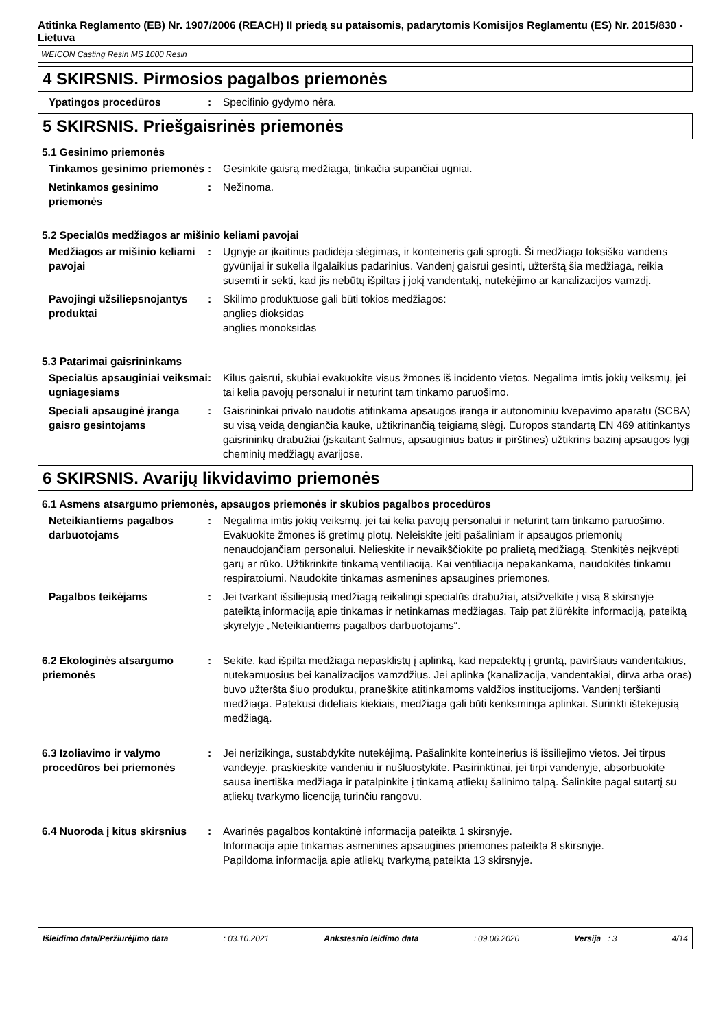Atitinka Reglamento (EB) Nr. 1907/2006 (REACH) II priedą su pataisomis, padarytomis Komisijos Reglamentu (ES) Nr. 2015/830 - Lietuva
WEICON Casting Resin MS 1000 Resin
4 SKIRSNIS. Pirmosios pagalbos priemonės
Ypatingos procedūros : Specifinio gydymo nėra.
5 SKIRSNIS. Priešgaisrinės priemonės
5.1 Gesinimo priemonės
Tinkamos gesinimo priemonės
: Gesinkite gaisrą medžiaga, tinkačia supančiai ugniai.
Netinkamos gesinimo priemonės
: Nežinoma.
5.2 Specialūs medžiagos ar mišinio keliami pavojai
Medžiagos ar mišinio keliami pavojai
: Ugnyje ar įkaitinus padidėja slėgimas, ir konteineris gali sprogti. Ši medžiaga toksiška vandens gyvūnijai ir sukelia ilgalaikius padarinius. Vandenį gaisrui gesinti, užterštą šia medžiaga, reikia susemti ir sekti, kad jis nebūtų išpiltas į jokį vandentakį, nutekėjimo ar kanalizacijos vamzdį.
Pavojingi užsiliepsnojantys produktai
: Skilimo produktuose gali būti tokios medžiagos:
anglies dioksidas
anglies monoksidas
5.3 Patarimai gaisrininkams
Specialūs apsauginiai veiksmai ugniagesiams
: Kilus gaisrui, skubiai evakuokite visus žmones iš incidento vietos. Negalima imtis jokių veiksmų, jei tai kelia pavojų personalui ir neturint tam tinkamo paruošimo.
Speciali apsauginė įranga gaisro gesintojams
: Gaisrininkai privalo naudotis atitinkama apsaugos įranga ir autonominiu kvėpavimo aparatu (SCBA) su visą veidą dengiančia kauke, užtikrinančią teigiamą slėgį. Europos standartą EN 469 atitinkantys gaisrininkų drabužiai (įskaitant šalmus, apsauginius batus ir pirštines) užtikrins bazinį apsaugos lygį cheminių medžiagų avarijose.
6 SKIRSNIS. Avarijų likvidavimo priemonės
6.1 Asmens atsargumo priemonės, apsaugos priemonės ir skubios pagalbos procedūros
Neteikiantiems pagalbos darbuotojams
: Negalima imtis jokių veiksmų, jei tai kelia pavojų personalui ir neturint tam tinkamo paruošimo. Evakuokite žmones iš gretimų plotų. Neleiskite įeiti pašaliniam ir apsaugos priemonių nenaudojančiam personalui. Nelieskite ir nevaikščiokite po pralietą medžiagą. Stenkitės neįkvėpti garų ar rūko. Užtikrinkite tinkamą ventiliaciją. Kai ventiliacija nepakankama, naudokitės tinkamu respiratoiumi. Naudokite tinkamas asmenines apsaugines priemones.
Pagalbos teikėjams : Jei tvarkant išsiliejusią medžiagą reikalingi specialūs drabužiai, atsižvelkite į visą 8 skirsnyje pateiktą informaciją apie tinkamas ir netinkamas medžiagas. Taip pat žiūrėkite informaciją, pateiktą skyrelyje „Neteikiantiems pagalbos darbuotojams“.
6.2 Ekologinės atsargumo priemonės
: Sekite, kad išpilta medžiaga nepasklistų į aplinką, kad nepatektų į gruntą, paviršiaus vandentakius, nutekamuosius bei kanalizacijos vamzdžius. Jei aplinka (kanalizacija, vandentakiai, dirva arba oras) buvo užteršta šiuo produktu, praneškite atitinkamoms valdžios institucijoms. Vandenį teršianti medžiaga. Patekusi dideliais kiekiais, medžiaga gali būti kenksminga aplinkai. Surinkti ištekėjusią medžiagą.
6.3 Izoliavimo ir valymo procedūros bei priemonės
: Jei nerizikinga, sustabdykite nutekėjimą. Pašalinkite konteinerius iš išsiliejimo vietos. Jei tirpus vandeyje, praskieskite vandeniu ir nušluostykite. Pasirinktinai, jei tirpi vandenyje, absorbuokite sausa inertiška medžiaga ir patalpinkite į tinkamą atliekų šalinimo talpą. Šalinkite pagal sutartį su atliekų tvarkymo licenciją turinčiu rangovu.
6.4 Nuoroda į kitus skirsnius
: Avarinės pagalbos kontaktinė informacija pateikta 1 skirsnyje.
Informacija apie tinkamas asmenines apsaugines priemones pateikta 8 skirsnyje.
Papildoma informacija apie atliekų tvarkymą pateikta 13 skirsnyje.
Išleidimo data/Peržiūrėjimo data: 03.10.2021 Ankstesnio leidimo data: 09.06.2020 Versija : 3 4/14